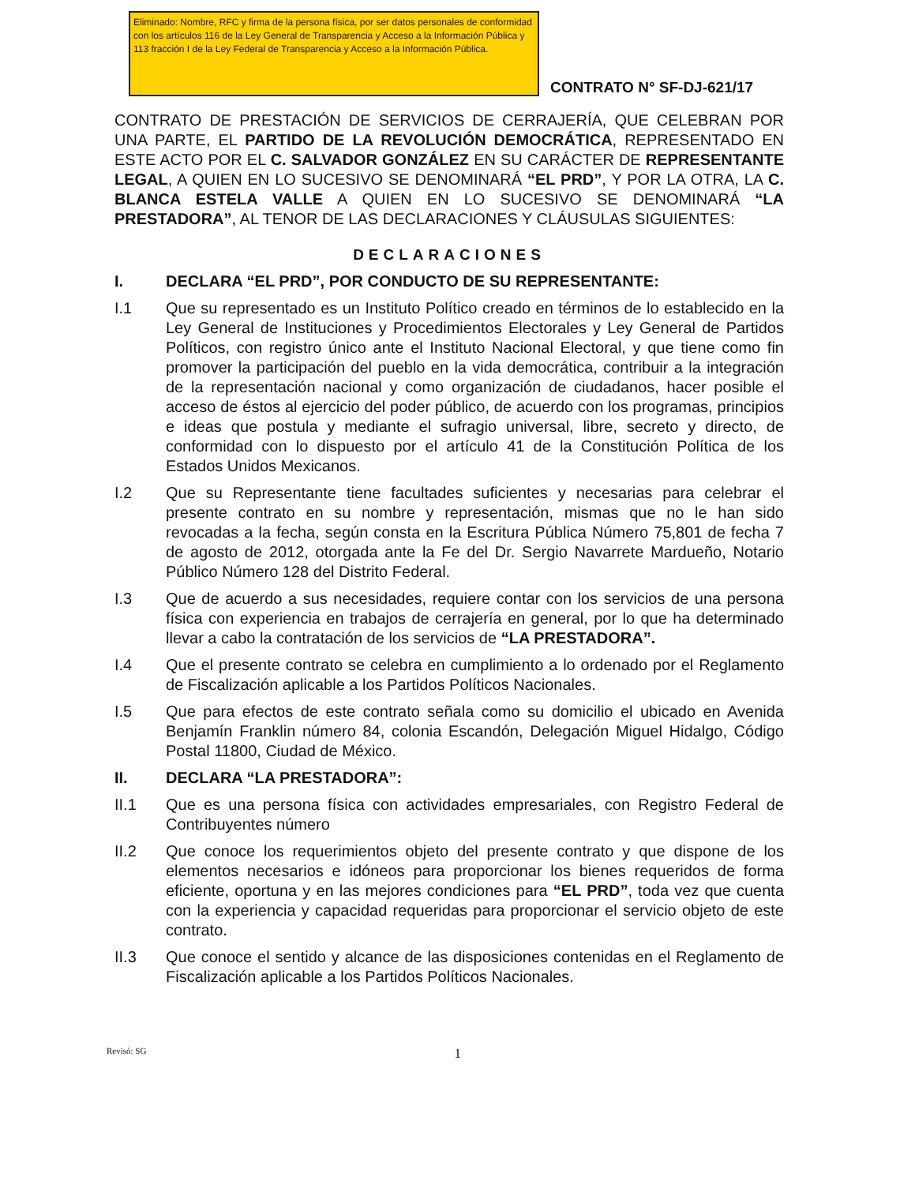Eliminado: Nombre, RFC y firma de la persona física, por ser datos personales de conformidad con los artículos 116 de la Ley General de Transparencia y Acceso a la Información Pública y 113 fracción I de la Ley Federal de Transparencia y Acceso a la Información Pública.
CONTRATO N° SF-DJ-621/17
CONTRATO DE PRESTACIÓN DE SERVICIOS DE CERRAJERÍA, QUE CELEBRAN POR UNA PARTE, EL PARTIDO DE LA REVOLUCIÓN DEMOCRÁTICA, REPRESENTADO EN ESTE ACTO POR EL C. SALVADOR GONZÁLEZ EN SU CARÁCTER DE REPRESENTANTE LEGAL, A QUIEN EN LO SUCESIVO SE DENOMINARÁ “EL PRD”, Y POR LA OTRA, LA C. BLANCA ESTELA VALLE A QUIEN EN LO SUCESIVO SE DENOMINARÁ “LA PRESTADORA”, AL TENOR DE LAS DECLARACIONES Y CLÁUSULAS SIGUIENTES:
DECLARACIONES
I. DECLARA “EL PRD”, POR CONDUCTO DE SU REPRESENTANTE:
I.1 Que su representado es un Instituto Político creado en términos de lo establecido en la Ley General de Instituciones y Procedimientos Electorales y Ley General de Partidos Políticos, con registro único ante el Instituto Nacional Electoral, y que tiene como fin promover la participación del pueblo en la vida democrática, contribuir a la integración de la representación nacional y como organización de ciudadanos, hacer posible el acceso de éstos al ejercicio del poder público, de acuerdo con los programas, principios e ideas que postula y mediante el sufragio universal, libre, secreto y directo, de conformidad con lo dispuesto por el artículo 41 de la Constitución Política de los Estados Unidos Mexicanos.
I.2 Que su Representante tiene facultades suficientes y necesarias para celebrar el presente contrato en su nombre y representación, mismas que no le han sido revocadas a la fecha, según consta en la Escritura Pública Número 75,801 de fecha 7 de agosto de 2012, otorgada ante la Fe del Dr. Sergio Navarrete Mardueño, Notario Público Número 128 del Distrito Federal.
I.3 Que de acuerdo a sus necesidades, requiere contar con los servicios de una persona física con experiencia en trabajos de cerrajería en general, por lo que ha determinado llevar a cabo la contratación de los servicios de “LA PRESTADORA”.
I.4 Que el presente contrato se celebra en cumplimiento a lo ordenado por el Reglamento de Fiscalización aplicable a los Partidos Políticos Nacionales.
I.5 Que para efectos de este contrato señala como su domicilio el ubicado en Avenida Benjamín Franklin número 84, colonia Escandón, Delegación Miguel Hidalgo, Código Postal 11800, Ciudad de México.
II. DECLARA “LA PRESTADORA”:
II.1 Que es una persona física con actividades empresariales, con Registro Federal de Contribuyentes número
II.2 Que conoce los requerimientos objeto del presente contrato y que dispone de los elementos necesarios e idóneos para proporcionar los bienes requeridos de forma eficiente, oportuna y en las mejores condiciones para “EL PRD”, toda vez que cuenta con la experiencia y capacidad requeridas para proporcionar el servicio objeto de este contrato.
II.3 Que conoce el sentido y alcance de las disposiciones contenidas en el Reglamento de Fiscalización aplicable a los Partidos Políticos Nacionales.
Revisó: SG 1